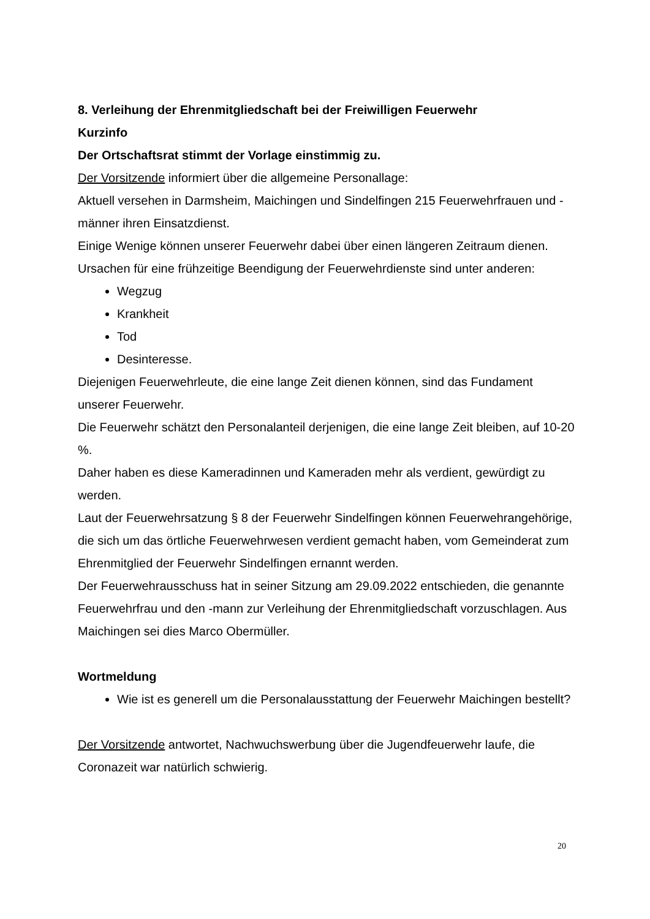8. Verleihung der Ehrenmitgliedschaft bei der Freiwilligen Feuerwehr
Kurzinfo
Der Ortschaftsrat stimmt der Vorlage einstimmig zu.
Der Vorsitzende informiert über die allgemeine Personallage:
Aktuell versehen in Darmsheim, Maichingen und Sindelfingen 215 Feuerwehrfrauen und -männer ihren Einsatzdienst.
Einige Wenige können unserer Feuerwehr dabei über einen längeren Zeitraum dienen. Ursachen für eine frühzeitige Beendigung der Feuerwehrdienste sind unter anderen:
Wegzug
Krankheit
Tod
Desinteresse.
Diejenigen Feuerwehrleute, die eine lange Zeit dienen können, sind das Fundament unserer Feuerwehr.
Die Feuerwehr schätzt den Personalanteil derjenigen, die eine lange Zeit bleiben, auf 10-20 %.
Daher haben es diese Kameradinnen und Kameraden mehr als verdient, gewürdigt zu werden.
Laut der Feuerwehrsatzung § 8 der Feuerwehr Sindelfingen können Feuerwehrangehörige, die sich um das örtliche Feuerwehrwesen verdient gemacht haben, vom Gemeinderat zum Ehrenmitglied der Feuerwehr Sindelfingen ernannt werden.
Der Feuerwehrausschuss hat in seiner Sitzung am 29.09.2022 entschieden, die genannte Feuerwehrfrau und den -mann zur Verleihung der Ehrenmitgliedschaft vorzuschlagen. Aus Maichingen sei dies Marco Obermüller.
Wortmeldung
Wie ist es generell um die Personalausstattung der Feuerwehr Maichingen bestellt?
Der Vorsitzende antwortet, Nachwuchswerbung über die Jugendfeuerwehr laufe, die Coronazeit war natürlich schwierig.
20